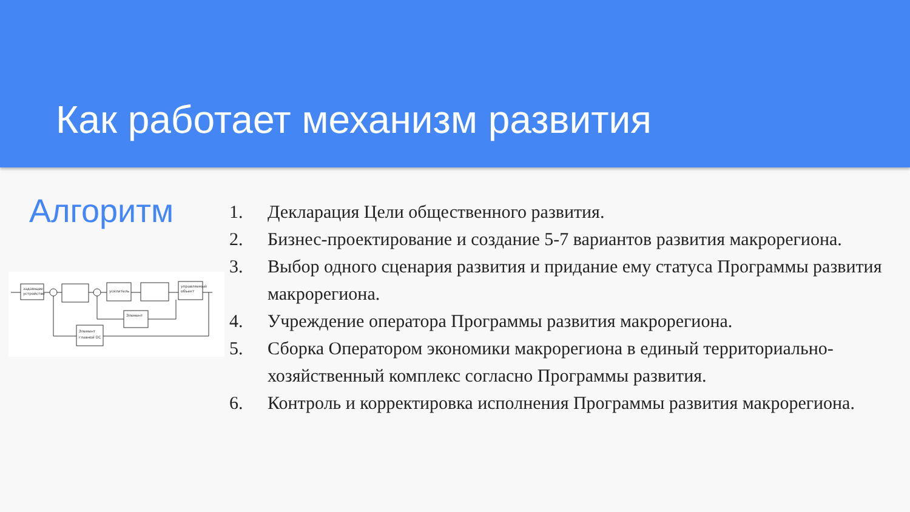Как работает механизм развития
Алгоритм
задающее
устройство
усилитель
управляемый
объект
Элемент
Элемент
главной ОС
1. Декларация Цели общественного развития.
2. Бизнес-проектирование и создание 5-7 вариантов развития макрорегиона.
3. Выбор одного сценария развития и придание ему статуса Программы развития макрорегиона.
4. Учреждение оператора Программы развития макрорегиона.
5. Сборка Оператором экономики макрорегиона в единый территориально-хозяйственный комплекс согласно Программы развития.
6. Контроль и корректировка исполнения Программы развития макрорегиона.